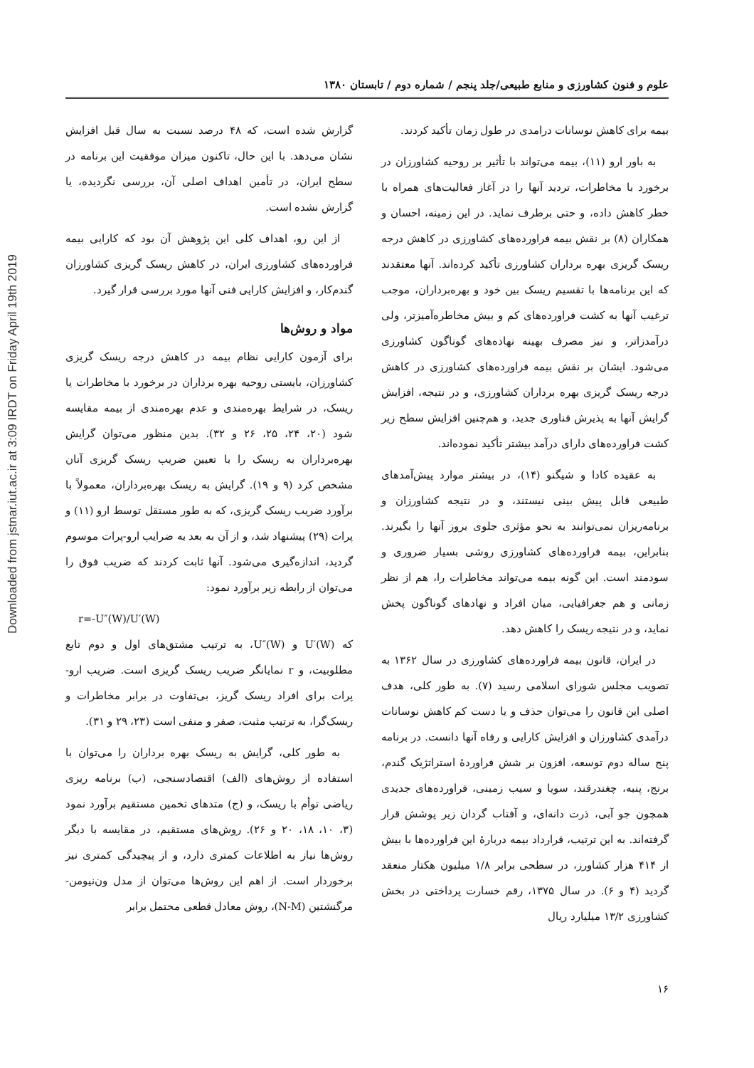Downloaded from jstnar.iut.ac.ir at 3:09 IRDT on Friday April 19th 2019
علوم و فنون کشاورزی و منابع طبیعی/جلد پنجم / شماره دوم / تابستان ۱۳۸۰
بیمه برای کاهش نوسانات درامدی در طول زمان تأکید کردند.
به باور ارو (۱۱)، بیمه می‌تواند با تأثیر بر روحیه کشاورزان در برخورد با مخاطرات، تردید آنها را در آغاز فعالیت‌های همراه با خطر کاهش داده، و حتی برطرف نماید. در این زمینه، احسان و همکاران (۸) بر نقش بیمه فراورده‌های کشاورزی در کاهش درجه ریسک گریزی بهره برداران کشاورزی تأکید کرده‌اند. آنها معتقدند که این برنامه‌ها با تقسیم ریسک بین خود و بهره‌برداران، موجب ترغیب آنها به کشت فراورده‌های کم و بیش مخاطره‌آمیزتر، ولی درآمدزاتر، و نیز مصرف بهینه نهاده‌های گوناگون کشاورزی می‌شود. ایشان بر نقش بیمه فراورده‌های کشاورزی در کاهش درجه ریسک گریزی بهره برداران کشاورزی، و در نتیجه، افزایش گرایش آنها به پذیرش فناوری جدید، و هم‌چنین افزایش سطح زیر کشت فراورده‌های دارای درآمد بیشتر تأکید نموده‌اند.
به عقیده کادا و شیگنو (۱۴)، در بیشتر موارد پیش‌آمدهای طبیعی قابل پیش بینی نیستند، و در نتیجه کشاورزان و برنامه‌ریزان نمی‌توانند به نحو مؤثری جلوی بروز آنها را بگیرند. بنابراین، بیمه فراورده‌های کشاورزی روشی بسیار ضروری و سودمند است. این گونه بیمه می‌تواند مخاطرات را، هم از نظر زمانی و هم جغرافیایی، میان افراد و نهادهای گوناگون پخش نماید، و در نتیجه ریسک را کاهش دهد.
در ایران، قانون بیمه فراورده‌های کشاورزی در سال ۱۳۶۲ به تصویب مجلس شورای اسلامی رسید (۷). به طور کلی، هدف اصلی این قانون را می‌توان حذف و یا دست کم کاهش نوسانات درآمدی کشاورزان و افزایش کارایی و رفاه آنها دانست. در برنامه پنج ساله دوم توسعه، افزون بر شش فراوردهٔ استراتژیک گندم، برنج، پنبه، چغندرقند، سویا و سیب زمینی، فراورده‌های جدیدی همچون جو آبی، ذرت دانه‌ای، و آفتاب گردان زیر پوشش قرار گرفته‌اند. به این ترتیب، قرارداد بیمه دربارهٔ این فراورده‌ها با بیش از ۴۱۴ هزار کشاورز، در سطحی برابر ۱/۸ میلیون هکتار منعقد گردید (۴ و ۶). در سال ۱۳۷۵، رقم خسارت پرداختی در بخش کشاورزی ۱۳/۲ میلیارد ریال
گزارش شده است، که ۴۸ درصد نسبت به سال قبل افزایش نشان می‌دهد. با این حال، تاکنون میزان موفقیت این برنامه در سطح ایران، در تأمین اهداف اصلی آن، بررسی نگردیده، یا گزارش نشده است.
از این رو، اهداف کلی این پژوهش آن بود که کارایی بیمه فراورده‌های کشاورزی ایران، در کاهش ریسک گریزی کشاورزان گندم‌کار، و افزایش کارایی فنی آنها مورد بررسی قرار گیرد.
مواد و روش‌ها
برای آزمون کارایی نظام بیمه در کاهش درجه ریسک گریزی کشاورزان، بایستی روحیه بهره برداران در برخورد با مخاطرات یا ریسک، در شرایط بهره‌مندی و عدم بهره‌مندی از بیمه مقایسه شود (۲۰، ۲۴، ۲۵، ۲۶ و ۳۲). بدین منظور می‌توان گرایش بهره‌برداران به ریسک را با تعیین ضریب ریسک گریزی آنان مشخص کرد (۹ و ۱۹). گرایش به ریسک بهره‌برداران، معمولاً با برآورد ضریب ریسک گریزی، که به طور مستقل توسط ارو (۱۱) و پرات (۲۹) پیشنهاد شد، و از آن به بعد به ضرایب ارو-پرات موسوم گردید، اندازه‌گیری می‌شود. آنها ثابت کردند که ضریب فوق را می‌توان از رابطه زیر برآورد نمود:
r=-U″(W)/U′(W)
که U′(W) و U″(W)، به ترتیب مشتق‌های اول و دوم تابع مطلوبیت، و r نمایانگر ضریب ریسک گریزی است. ضریب ارو-پرات برای افراد ریسک گریز، بی‌تفاوت در برابر مخاطرات و ریسک‌گرا، به ترتیب مثبت، صفر و منفی است (۲۳، ۲۹ و ۳۱).
به طور کلی، گرایش به ریسک بهره برداران را می‌توان با استفاده از روش‌های (الف) اقتصادسنجی، (ب) برنامه ریزی ریاضی توأم با ریسک، و (ج) متدهای تخمین مستقیم برآورد نمود (۳، ۱۰، ۱۸، ۲۰ و ۲۶). روش‌های مستقیم، در مقایسه با دیگر روش‌ها نیاز به اطلاعات کمتری دارد، و از پیچیدگی کمتری نیز برخوردار است. از اهم این روش‌ها می‌توان از مدل ون‌نیومن-مرگنشتین (N-M)، روش معادل قطعی محتمل برابر
۱۶